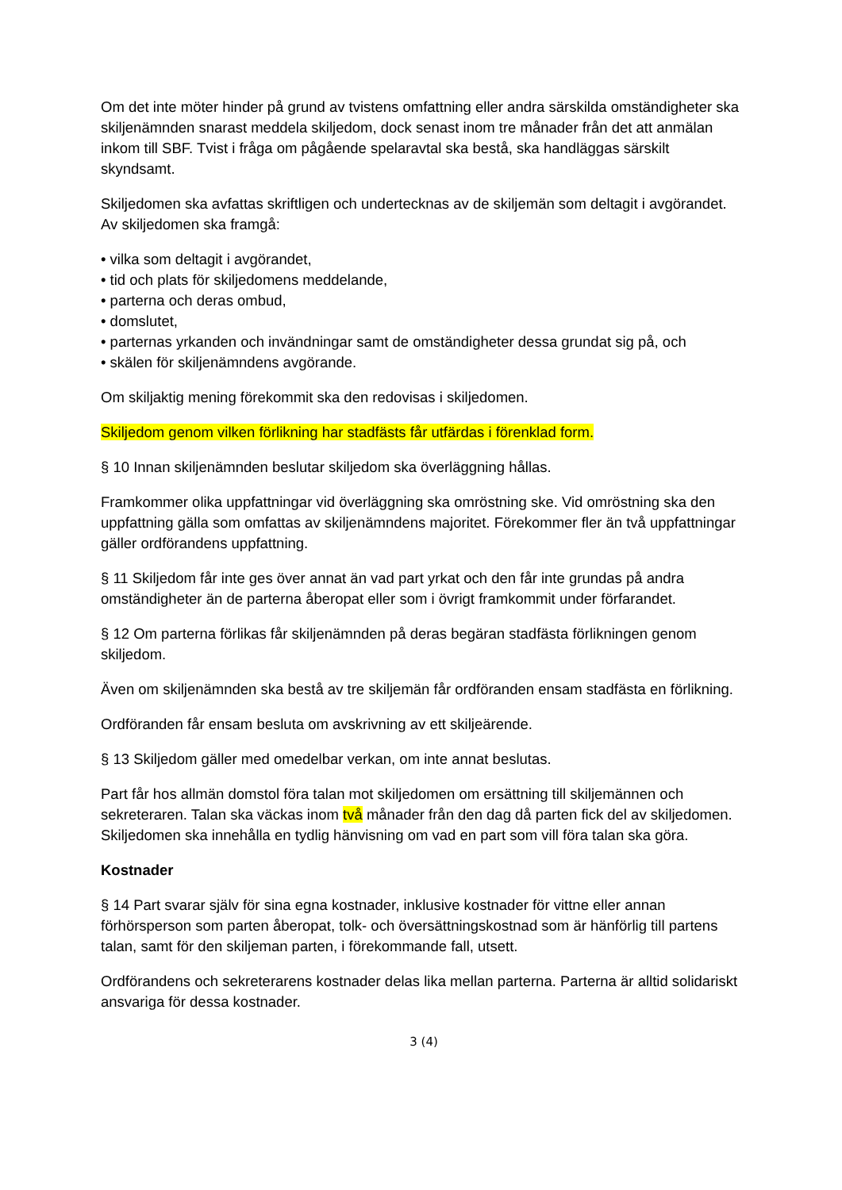Om det inte möter hinder på grund av tvistens omfattning eller andra särskilda omständigheter ska skiljenämnden snarast meddela skiljedom, dock senast inom tre månader från det att anmälan inkom till SBF. Tvist i fråga om pågående spelaravtal ska bestå, ska handläggas särskilt skyndsamt.
Skiljedomen ska avfattas skriftligen och undertecknas av de skiljemän som deltagit i avgörandet. Av skiljedomen ska framgå:
• vilka som deltagit i avgörandet,
• tid och plats för skiljedomens meddelande,
• parterna och deras ombud,
• domslutet,
• parternas yrkanden och invändningar samt de omständigheter dessa grundat sig på, och
• skälen för skiljenämndens avgörande.
Om skiljaktig mening förekommit ska den redovisas i skiljedomen.
Skiljedom genom vilken förlikning har stadfästs får utfärdas i förenklad form.
§ 10 Innan skiljenämnden beslutar skiljedom ska överläggning hållas.
Framkommer olika uppfattningar vid överläggning ska omröstning ske. Vid omröstning ska den uppfattning gälla som omfattas av skiljenämndens majoritet. Förekommer fler än två uppfattningar gäller ordförandens uppfattning.
§ 11 Skiljedom får inte ges över annat än vad part yrkat och den får inte grundas på andra omständigheter än de parterna åberopat eller som i övrigt framkommit under förfarandet.
§ 12 Om parterna förlikas får skiljenämnden på deras begäran stadfästa förlikningen genom skiljedom.
Även om skiljenämnden ska bestå av tre skiljemän får ordföranden ensam stadfästa en förlikning.
Ordföranden får ensam besluta om avskrivning av ett skiljeärende.
§ 13 Skiljedom gäller med omedelbar verkan, om inte annat beslutas.
Part får hos allmän domstol föra talan mot skiljedomen om ersättning till skiljemännen och sekreteraren. Talan ska väckas inom två månader från den dag då parten fick del av skiljedomen. Skiljedomen ska innehålla en tydlig hänvisning om vad en part som vill föra talan ska göra.
Kostnader
§ 14 Part svarar själv för sina egna kostnader, inklusive kostnader för vittne eller annan förhörsperson som parten åberopat, tolk- och översättningskostnad som är hänförlig till partens talan, samt för den skiljeman parten, i förekommande fall, utsett.
Ordförandens och sekreterarens kostnader delas lika mellan parterna. Parterna är alltid solidariskt ansvariga för dessa kostnader.
3 (4)